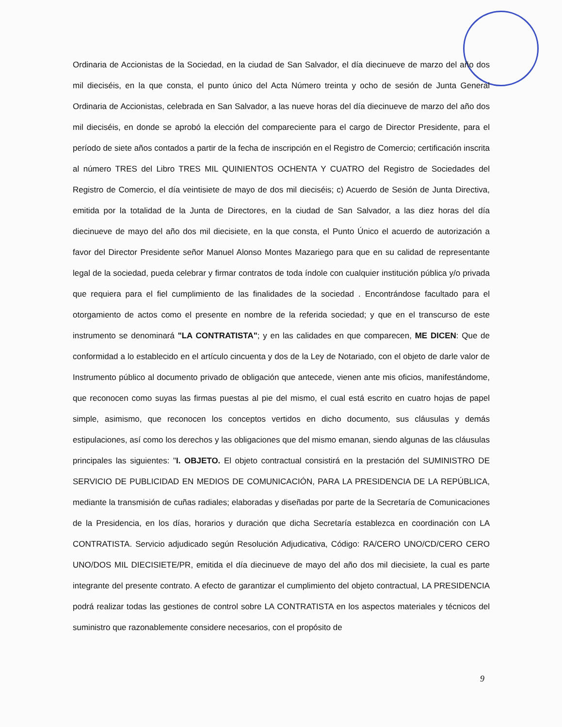Ordinaria de Accionistas de la Sociedad, en la ciudad de San Salvador, el día diecinueve de marzo del año dos mil dieciséis, en la que consta, el punto único del Acta Número treinta y ocho de sesión de Junta General Ordinaria de Accionistas, celebrada en San Salvador, a las nueve horas del día diecinueve de marzo del año dos mil dieciséis, en donde se aprobó la elección del compareciente para el cargo de Director Presidente, para el período de siete años contados a partir de la fecha de inscripción en el Registro de Comercio; certificación inscrita al número TRES del Libro TRES MIL QUINIENTOS OCHENTA Y CUATRO del Registro de Sociedades del Registro de Comercio, el día veintisiete de mayo de dos mil dieciséis; c) Acuerdo de Sesión de Junta Directiva, emitida por la totalidad de la Junta de Directores, en la ciudad de San Salvador, a las diez horas del día diecinueve de mayo del año dos mil diecisiete, en la que consta, el Punto Único el acuerdo de autorización a favor del Director Presidente señor Manuel Alonso Montes Mazariego para que en su calidad de representante legal de la sociedad, pueda celebrar y firmar contratos de toda índole con cualquier institución pública y/o privada que requiera para el fiel cumplimiento de las finalidades de la sociedad . Encontrándose facultado para el otorgamiento de actos como el presente en nombre de la referida sociedad; y que en el transcurso de este instrumento se denominará "LA CONTRATISTA"; y en las calidades en que comparecen, ME DICEN: Que de conformidad a lo establecido en el artículo cincuenta y dos de la Ley de Notariado, con el objeto de darle valor de Instrumento público al documento privado de obligación que antecede, vienen ante mis oficios, manifestándome, que reconocen como suyas las firmas puestas al pie del mismo, el cual está escrito en cuatro hojas de papel simple, asimismo, que reconocen los conceptos vertidos en dicho documento, sus cláusulas y demás estipulaciones, así como los derechos y las obligaciones que del mismo emanan, siendo algunas de las cláusulas principales las siguientes: "I. OBJETO. El objeto contractual consistirá en la prestación del SUMINISTRO DE SERVICIO DE PUBLICIDAD EN MEDIOS DE COMUNICACIÓN, PARA LA PRESIDENCIA DE LA REPÚBLICA, mediante la transmisión de cuñas radiales; elaboradas y diseñadas por parte de la Secretaría de Comunicaciones de la Presidencia, en los días, horarios y duración que dicha Secretaría establezca en coordinación con LA CONTRATISTA. Servicio adjudicado según Resolución Adjudicativa, Código: RA/CERO UNO/CD/CERO CERO UNO/DOS MIL DIECISIETE/PR, emitida el día diecinueve de mayo del año dos mil diecisiete, la cual es parte integrante del presente contrato. A efecto de garantizar el cumplimiento del objeto contractual, LA PRESIDENCIA podrá realizar todas las gestiones de control sobre LA CONTRATISTA en los aspectos materiales y técnicos del suministro que razonablemente considere necesarios, con el propósito de
9